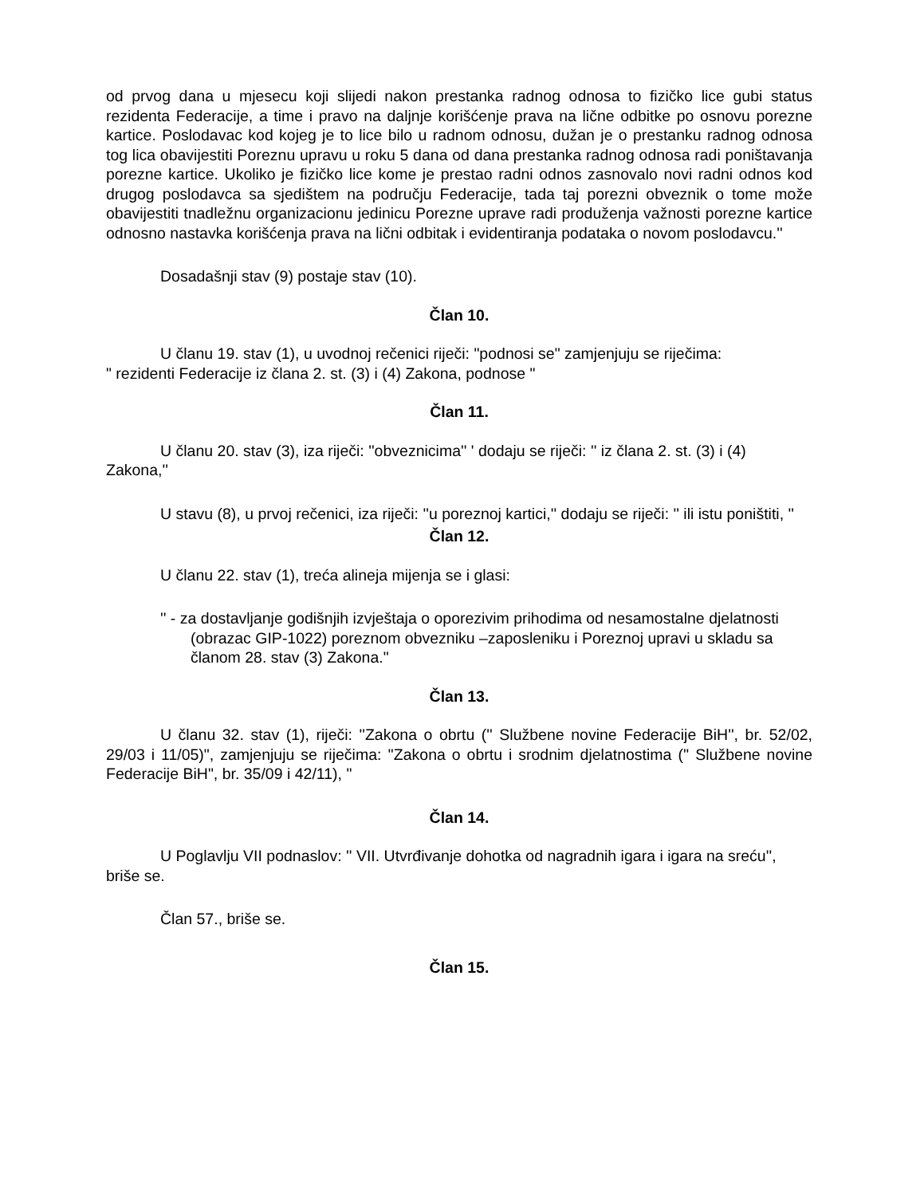od prvog dana u mjesecu koji slijedi nakon prestanka radnog odnosa to fizičko lice gubi status rezidenta Federacije, a time i pravo na daljnje korišćenje prava na lične odbitke po osnovu porezne kartice. Poslodavac kod kojeg je to lice bilo u radnom odnosu, dužan je o prestanku radnog odnosa tog lica obavijestiti Poreznu upravu u roku 5 dana od dana prestanka radnog odnosa radi poništavanja porezne kartice. Ukoliko je fizičko lice kome je prestao radni odnos zasnovalo novi radni odnos kod drugog poslodavca sa sjedištem na području Federacije, tada taj porezni obveznik o tome može obavijestiti tnadležnu organizacionu jedinicu Porezne uprave radi produženja važnosti porezne kartice odnosno nastavka korišćenja prava na lični odbitak i evidentiranja podataka o novom poslodavcu.''
Dosadašnji stav (9) postaje stav (10).
Član 10.
U članu 19. stav (1), u uvodnoj rečenici riječi: "podnosi se" zamjenjuju se riječima:
" rezidenti Federacije iz člana 2. st. (3) i (4) Zakona, podnose "
Član 11.
U članu 20. stav (3), iza riječi: ''obveznicima'' ' dodaju se riječi: '' iz člana 2. st. (3) i (4) Zakona,''
U stavu (8), u prvoj rečenici, iza riječi: ''u poreznoj kartici,'' dodaju se riječi: '' ili istu poništiti, ''
Član 12.
U članu 22. stav (1), treća alineja mijenja se i glasi:
'' - za dostavljanje godišnjih izvještaja o oporezivim prihodima od nesamostalne djelatnosti (obrazac GIP-1022) poreznom obvezniku –zaposleniku i Poreznoj upravi u skladu sa članom 28. stav (3) Zakona."
Član 13.
U članu 32. stav (1), riječi: ''Zakona o obrtu ('' Službene novine Federacije BiH'', br. 52/02, 29/03 i 11/05)", zamjenjuju se riječima: ''Zakona o obrtu i srodnim djelatnostima ('' Službene novine Federacije BiH", br. 35/09 i 42/11), "
Član 14.
U Poglavlju VII podnaslov: '' VII. Utvrđivanje dohotka od nagradnih igara i igara na sreću'', briše se.
Član 57., briše se.
Član 15.